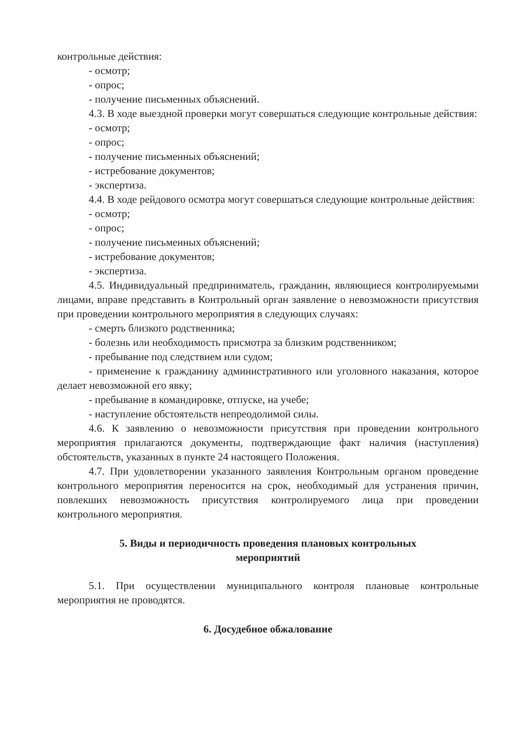контрольные действия:
- осмотр;
- опрос;
- получение письменных объяснений.
4.3. В ходе выездной проверки могут совершаться следующие контрольные действия:
- осмотр;
- опрос;
- получение письменных объяснений;
- истребование документов;
- экспертиза.
4.4. В ходе рейдового осмотра могут совершаться следующие контрольные действия:
- осмотр;
- опрос;
- получение письменных объяснений;
- истребование документов;
- экспертиза.
4.5. Индивидуальный предприниматель, гражданин, являющиеся контролируемыми лицами, вправе представить в Контрольный орган заявление о невозможности присутствия при проведении контрольного мероприятия в следующих случаях:
- смерть близкого родственника;
- болезнь или необходимость присмотра за близким родственником;
- пребывание под следствием или судом;
- применение к гражданину административного или уголовного наказания, которое делает невозможной его явку;
- пребывание в командировке, отпуске, на учебе;
- наступление обстоятельств непреодолимой силы.
4.6. К заявлению о невозможности присутствия при проведении контрольного мероприятия прилагаются документы, подтверждающие факт наличия (наступления) обстоятельств, указанных в пункте 24 настоящего Положения.
4.7. При удовлетворении указанного заявления Контрольным органом проведение контрольного мероприятия переносится на срок, необходимый для устранения причин, повлекших невозможность присутствия контролируемого лица при проведении контрольного мероприятия.
5. Виды и периодичность проведения плановых контрольных
мероприятий
5.1. При осуществлении муниципального контроля плановые контрольные мероприятия не проводятся.
6. Досудебное обжалование